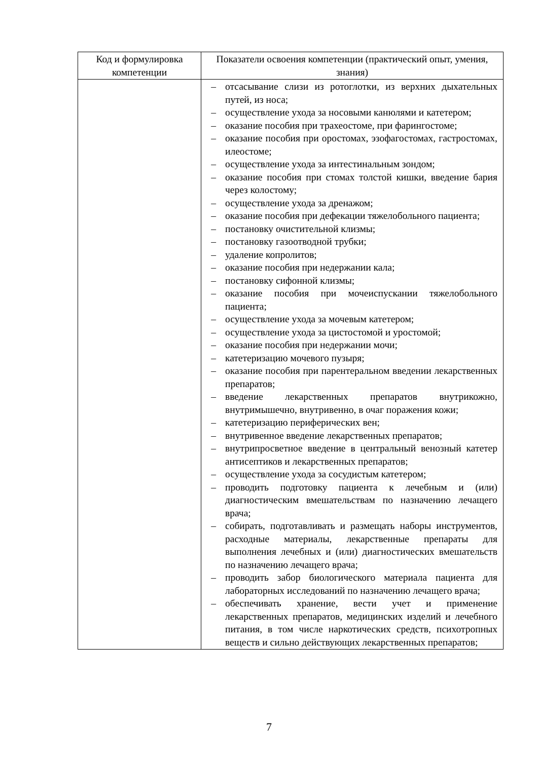| Код и формулировка компетенции | Показатели освоения компетенции (практический опыт, умения, знания) |
| --- | --- |
| | – отсасывание слизи из ротоглотки, из верхних дыхательных путей, из носа; – осуществление ухода за носовыми канюлями и катетером; – оказание пособия при трахеостоме, при фарингостоме; – оказание пособия при оростомах, эзофагостомах, гастростомах, илеостоме; – осуществление ухода за интестинальным зондом; – оказание пособия при стомах толстой кишки, введение бария через колостому; – осуществление ухода за дренажом; – оказание пособия при дефекации тяжелобольного пациента; – постановку очистительной клизмы; – постановку газоотводной трубки; – удаление копролитов; – оказание пособия при недержании кала; – постановку сифонной клизмы; – оказание пособия при мочеиспускании тяжелобольного пациента; – осуществление ухода за мочевым катетером; – осуществление ухода за цистостомой и уростомой; – оказание пособия при недержании мочи; – катетеризацию мочевого пузыря; – оказание пособия при парентеральном введении лекарственных препаратов; – введение лекарственных препаратов внутрикожно, внутримышечно, внутривенно, в очаг поражения кожи; – катетеризацию периферических вен; – внутривенное введение лекарственных препаратов; – внутрипросветное введение в центральный венозный катетер антисептиков и лекарственных препаратов; – осуществление ухода за сосудистым катетером; – проводить подготовку пациента к лечебным и (или) диагностическим вмешательствам по назначению лечащего врача; – собирать, подготавливать и размещать наборы инструментов, расходные материалы, лекарственные препараты для выполнения лечебных и (или) диагностических вмешательств по назначению лечащего врача; – проводить забор биологического материала пациента для лабораторных исследований по назначению лечащего врача; – обеспечивать хранение, вести учет и применение лекарственных препаратов, медицинских изделий и лечебного питания, в том числе наркотических средств, психотропных веществ и сильно действующих лекарственных препаратов; |
7